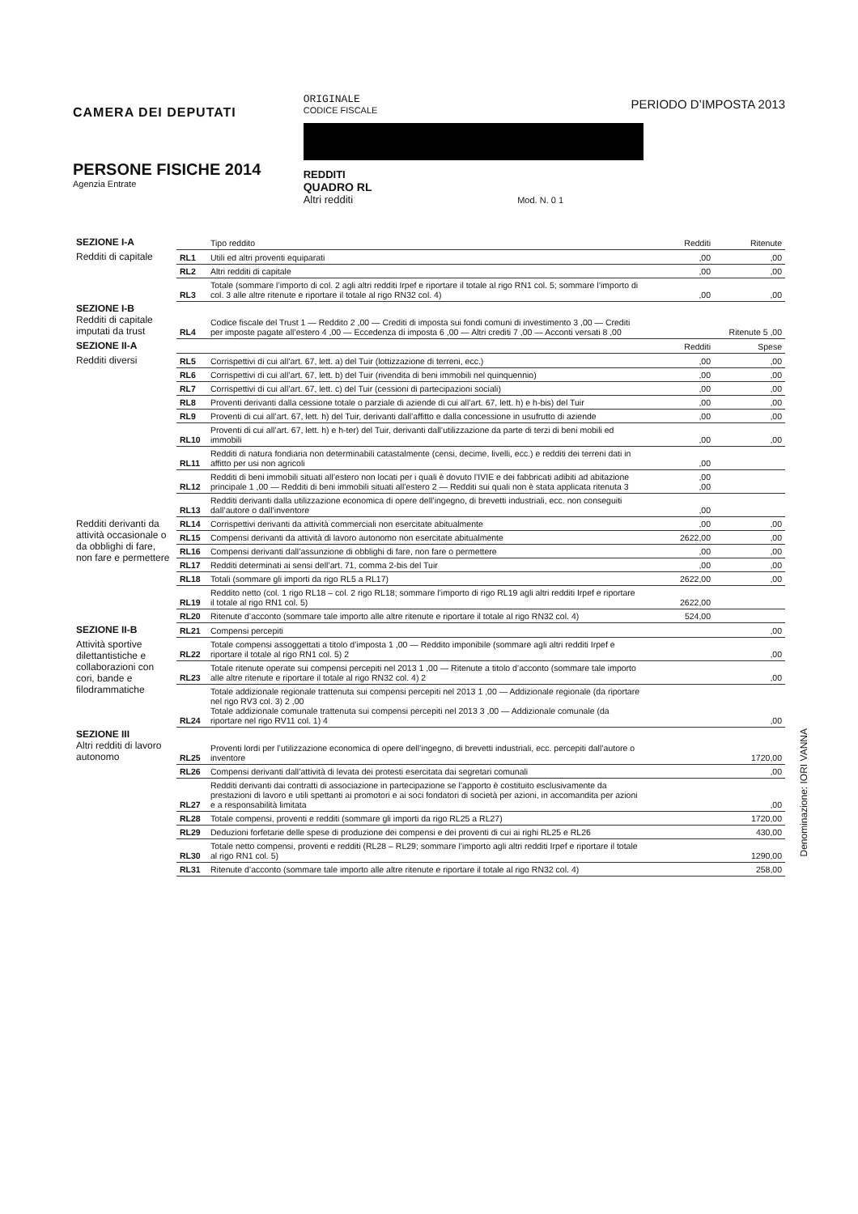CAMERA DEI DEPUTATI
PERSONE FISICHE 2014
Agenzia Entrate
ORIGINALE
CODICE FISCALE
REDDITI
QUADRO RL
Altri redditi Mod. N. 0 1
PERIODO D’IMPOSTA 2013
| SEZIONE I-A | | Tipo reddito | Redditi | Ritenute |
| Redditi di capitale | RL1 | Utili ed altri proventi equiparati | ,00 | ,00 |
| | RL2 | Altri redditi di capitale | ,00 | ,00 |
| | RL3 | Totale (sommare l’importo di col. 2 agli altri redditi Irpef e riportare il totale al rigo RN1 col. 5; sommare l’importo di col. 3 alle altre ritenute e riportare il totale al rigo RN32 col. 4) | ,00 | ,00 |
| SEZIONE I-B Redditi di capitale imputati da trust | RL4 | Codice fiscale del Trust 1 — Reddito 2 ,00 — Crediti di imposta sui fondi comuni di investimento 3 ,00 — Crediti per imposte pagate all’estero 4 ,00 — Eccedenza di imposta 6 ,00 — Altri crediti 7 ,00 — Acconti versati 8 ,00 | | Ritenute 5 ,00 |
| SEZIONE II-A | | | Redditi | Spese |
| Redditi diversi | RL5 | Corrispettivi di cui all’art. 67, lett. a) del Tuir (lottizzazione di terreni, ecc.) | ,00 | ,00 |
| | RL6 | Corrispettivi di cui all’art. 67, lett. b) del Tuir (rivendita di beni immobili nel quinquennio) | ,00 | ,00 |
| | RL7 | Corrispettivi di cui all’art. 67, lett. c) del Tuir (cessioni di partecipazioni sociali) | ,00 | ,00 |
| | RL8 | Proventi derivanti dalla cessione totale o parziale di aziende di cui all’art. 67, lett. h) e h-bis) del Tuir | ,00 | ,00 |
| | RL9 | Proventi di cui all’art. 67, lett. h) del Tuir, derivanti dall’affitto e dalla concessione in usufrutto di aziende | ,00 | ,00 |
| | RL10 | Proventi di cui all’art. 67, lett. h) e h-ter) del Tuir, derivanti dall’utilizzazione da parte di terzi di beni mobili ed immobili | ,00 | ,00 |
| | RL11 | Redditi di natura fondiaria non determinabili catastalmente (censi, decime, livelli, ecc.) e redditi dei terreni dati in affitto per usi non agricoli | ,00 | |
| | RL12 | Redditi di beni immobili situati all’estero non locati per i quali è dovuto l’IVIE e dei fabbricati adibiti ad abitazione principale 1 ,00 — Redditi di beni immobili situati all’estero 2 — Redditi sui quali non è stata applicata ritenuta 3 | ,00 ,00 | |
| | RL13 | Redditi derivanti dalla utilizzazione economica di opere dell’ingegno, di brevetti industriali, ecc. non conseguiti dall’autore o dall’inventore | ,00 | |
| Redditi derivanti da attività occasionale o da obblighi di fare, non fare e permettere | RL14 | Corrispettivi derivanti da attività commerciali non esercitate abitualmente | ,00 | ,00 |
| | RL15 | Compensi derivanti da attività di lavoro autonomo non esercitate abitualmente | 2622,00 | ,00 |
| | RL16 | Compensi derivanti dall’assunzione di obblighi di fare, non fare o permettere | ,00 | ,00 |
| | RL17 | Redditi determinati ai sensi dell’art. 71, comma 2-bis del Tuir | ,00 | ,00 |
| | RL18 | Totali (sommare gli importi da rigo RL5 a RL17) | 2622,00 | ,00 |
| | RL19 | Reddito netto (col. 1 rigo RL18 – col. 2 rigo RL18; sommare l’importo di rigo RL19 agli altri redditi Irpef e riportare il totale al rigo RN1 col. 5) | 2622,00 | |
| | RL20 | Ritenute d’acconto (sommare tale importo alle altre ritenute e riportare il totale al rigo RN32 col. 4) | 524,00 | |
| SEZIONE II-B | RL21 | Compensi percepiti | | ,00 |
| Attività sportive dilettantistiche e collaborazioni con cori, bande e filodrammatiche | RL22 | Totale compensi assoggettati a titolo d’imposta 1 ,00 — Reddito imponibile (sommare agli altri redditi Irpef e riportare il totale al rigo RN1 col. 5) 2 | | ,00 |
| | RL23 | Totale ritenute operate sui compensi percepiti nel 2013 1 ,00 — Ritenute a titolo d’acconto (sommare tale importo alle altre ritenute e riportare il totale al rigo RN32 col. 4) 2 | | ,00 |
| | RL24 | Totale addizionale regionale trattenuta sui compensi percepiti nel 2013 1 ,00 — Addizionale regionale (da riportare nel rigo RV3 col. 3) 2 ,00 Totale addizionale comunale trattenuta sui compensi percepiti nel 2013 3 ,00 — Addizionale comunale (da riportare nel rigo RV11 col. 1) 4 | | ,00 |
| SEZIONE III Altri redditi di lavoro autonomo | RL25 | Proventi lordi per l’utilizzazione economica di opere dell’ingegno, di brevetti industriali, ecc. percepiti dall’autore o inventore | | 1720,00 |
| | RL26 | Compensi derivanti dall’attività di levata dei protesti esercitata dai segretari comunali | | ,00 |
| | RL27 | Redditi derivanti dai contratti di associazione in partecipazione se l’apporto è costituito esclusivamente da prestazioni di lavoro e utili spettanti ai promotori e ai soci fondatori di società per azioni, in accomandita per azioni e a responsabilità limitata | | ,00 |
| | RL28 | Totale compensi, proventi e redditi (sommare gli importi da rigo RL25 a RL27) | | 1720,00 |
| | RL29 | Deduzioni forfetarie delle spese di produzione dei compensi e dei proventi di cui ai righi RL25 e RL26 | | 430,00 |
| | RL30 | Totale netto compensi, proventi e redditi (RL28 – RL29; sommare l’importo agli altri redditi Irpef e riportare il totale al rigo RN1 col. 5) | | 1290,00 |
| | RL31 | Ritenute d’acconto (sommare tale importo alle altre ritenute e riportare il totale al rigo RN32 col. 4) | | 258,00 |
Denominazione: IORI VANNA